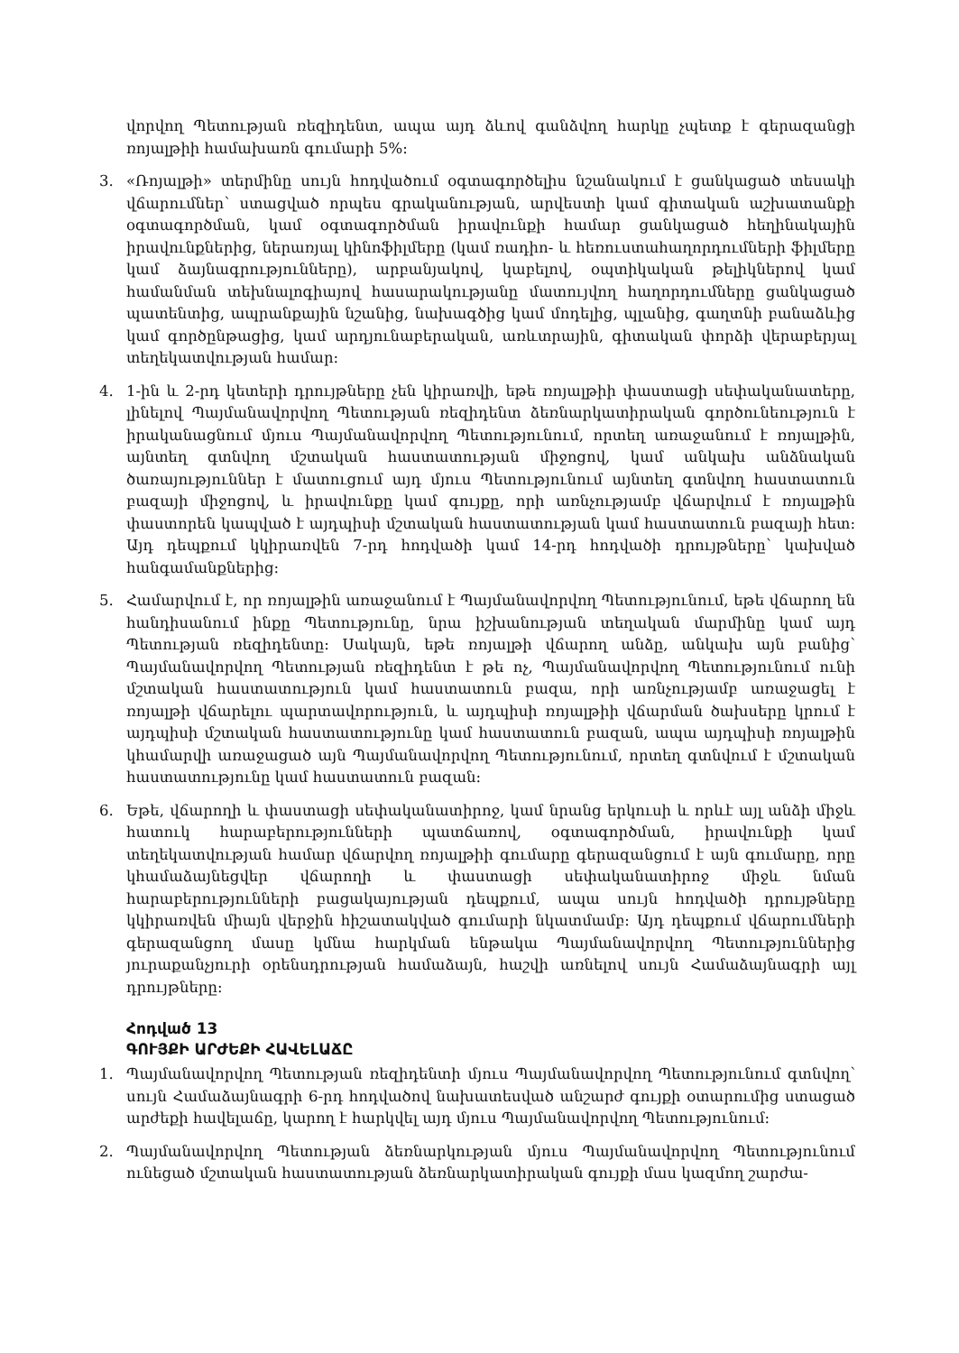վորվող Պետության ռեզիդենտ, ապա այդ ձևով գանձվող հարկը չպետք է գերազանցի ռոյալթիի համախառն գումարի 5%:
3. «Ռոյալթի» տերմինը սույն հոդվածում օգտագործելիս նշանակում է ցանկացած տեսակի վճարումներ՝ ստացված որպես գրականության, արվեստի կամ գիտական աշխատանքի օգտագործման, կամ օգտագործման իրավունքի համար ցանկացած հեղինակային իրավունքներից, ներառյալ կինոֆիլմերը (կամ ռադիո- և հեռուստահաղորդումների ֆիլմերը կամ ձայնագրությունները), արբանյակով, կաբելով, օպտիկական թելիկներով կամ համանման տեխնալոգիայով հասարակությանը մատույվող հաղորդումները ցանկացած պատենտից, ապրանքային նշանից, նախագծից կամ մոդելից, պլանից, գաղտնի բանաձևից կամ գործընթացից, կամ արդյունաբերական, առևտրային, գիտական փորձի վերաբերյալ տեղեկատվության համար:
4. 1-ին և 2-րդ կետերի դրույթները չեն կիրառվի, եթե ռոյալթիի փաստացի սեփականատերը, լինելով Պայմանավորվող Պետության ռեզիդենտ ձեռնարկատիրական գործունեություն է իրականացնում մյուս Պայմանավորվող Պետությունում, որտեղ առաջանում է ռոյալթին, այնտեղ գտնվող մշտական հաստատության միջոցով, կամ անկախ անձնական ծառայություններ է մատուցում այդ մյուս Պետությունում այնտեղ գտնվող հաստատուն բազայի միջոցով, և իրավունքը կամ գույքը, որի առնչությամբ վճարվում է ռոյալթին փաստորեն կապված է այդպիսի մշտական հաստատության կամ հաստատուն բազայի հետ: Այդ դեպքում կկիրառվեն 7-րդ հոդվածի կամ 14-րդ հոդվածի դրույթները՝ կախված հանգամանքներից:
5. Համարվում է, որ ռոյալթին առաջանում է Պայմանավորվող Պետությունում, եթե վճարող են հանդիսանում ինքը Պետությունը, նրա իշխանության տեղական մարմինը կամ այդ Պետության ռեզիդենտը: Սակայն, եթե ռոյալթի վճարող անձը, անկախ այն բանից՝ Պայմանավորվող Պետության ռեզիդենտ է թե ոչ, Պայմանավորվող Պետությունում ունի մշտական հաստատություն կամ հաստատուն բազա, որի առնչությամբ առաջացել է ռոյալթի վճարելու պարտավորություն, և այդպիսի ռոյալթիի վճարման ծախսերը կրում է այդպիսի մշտական հաստատությունը կամ հաստատուն բազան, ապա այդպիսի ռոյալթին կհամարվի առաջացած այն Պայմանավորվող Պետությունում, որտեղ գտնվում է մշտական հաստատությունը կամ հաստատուն բազան:
6. Եթե, վճարողի և փաստացի սեփականատիրոջ, կամ նրանց երկուսի և որևէ այլ անձի միջև հատուկ հարաբերությունների պատճառով, օգտագործման, իրավունքի կամ տեղեկատվության համար վճարվող ռոյալթիի գումարը գերազանցում է այն գումարը, որը կհամաձայնեցվեր վճարողի և փաստացի սեփականատիրոջ միջև նման հարաբերությունների բացակայության դեպքում, ապա սույն հոդվածի դրույթները կկիրառվեն միայն վերջին հիշատակված գումարի նկատմամբ: Այդ դեպքում վճարումների գերազանցող մասը կմնա հարկման ենթակա Պայմանավորվող Պետություններից յուրաքանչյուրի օրենսդրության համաձայն, հաշվի առնելով սույն Համաձայնագրի այլ դրույթները:
Հոդված 13
ԳՈՒՅՔԻ ԱՐԺԵՔԻ ՀԱՎԵԼԱՃԸ
1. Պայմանավորվող Պետության ռեզիդենտի մյուս Պայմանավորվող Պետությունում գտնվող՝ սույն Համաձայնագրի 6-րդ հոդվածով նախատեսված անշարժ գույքի օտարումից ստացած արժեքի հավելաճը, կարող է հարկվել այդ մյուս Պայմանավորվող Պետությունում:
2. Պայմանավորվող Պետության ձեռնարկության մյուս Պայմանավորվող Պետությունում ունեցած մշտական հաստատության ձեռնարկատիրական գույքի մաս կազմող շարժա-